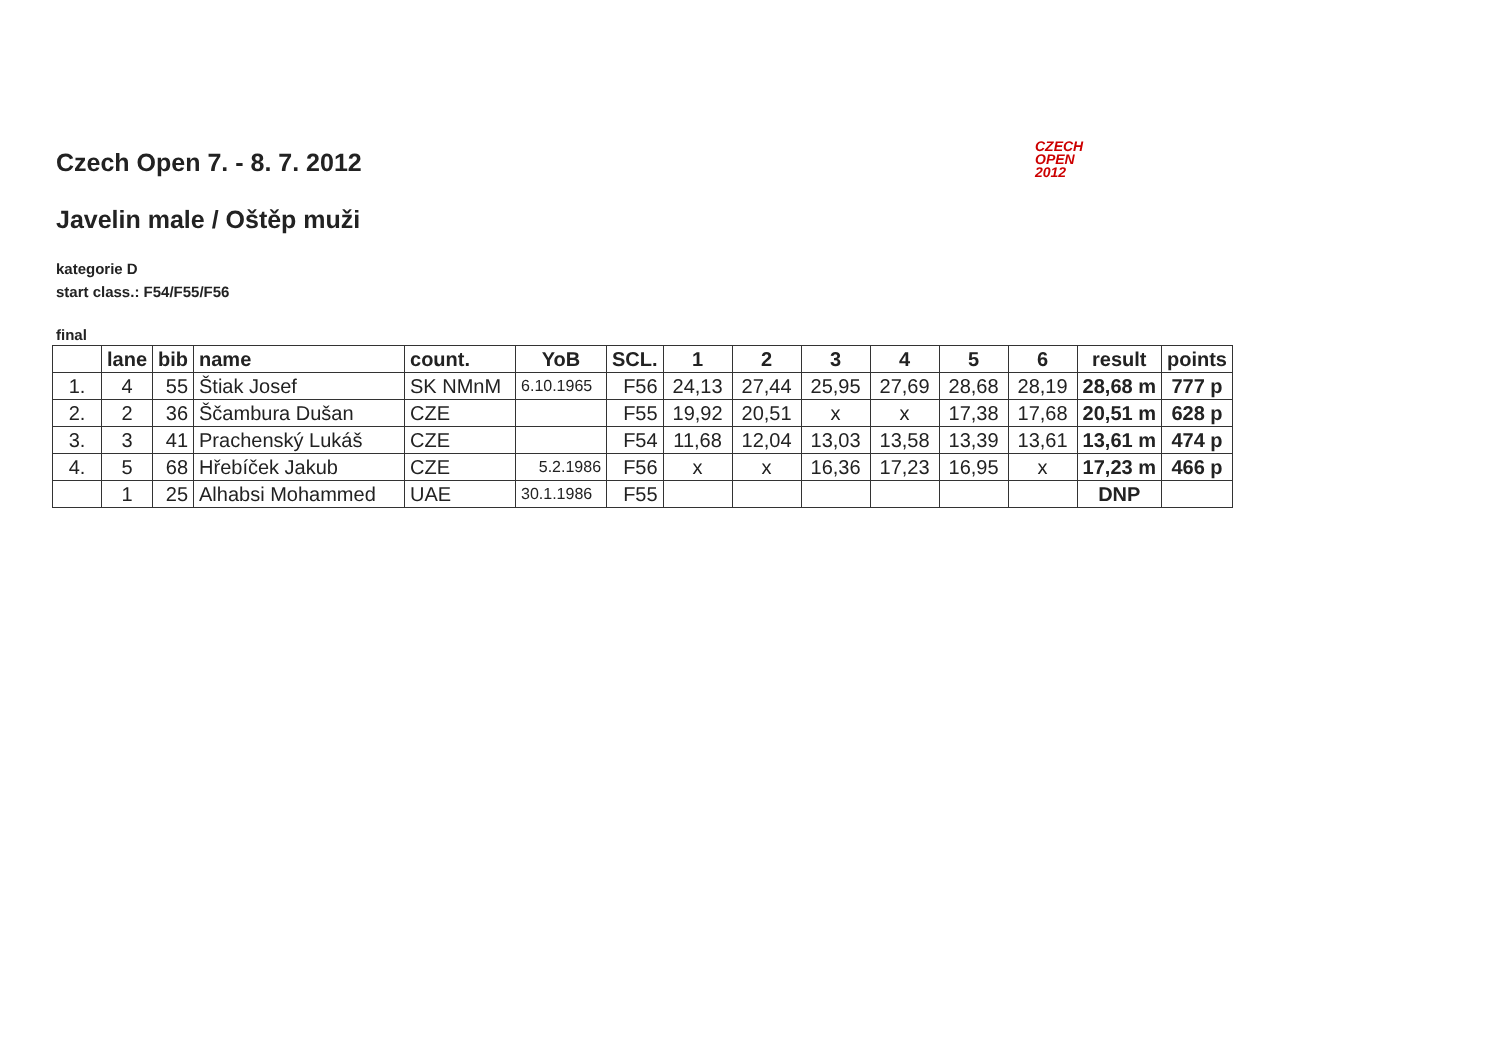CZECH
OPEN
2012
Czech Open 7. - 8. 7. 2012
Javelin male / Oštěp muži
kategorie D
start class.: F54/F55/F56
final
| | lane | bib | name | count. | YoB | SCL. | 1 | 2 | 3 | 4 | 5 | 6 | result | points |
| --- | --- | --- | --- | --- | --- | --- | --- | --- | --- | --- | --- | --- | --- | --- |
| 1. | 4 | 55 | Štiak Josef | SK NMnM | 6.10.1965 | F56 | 24,13 | 27,44 | 25,95 | 27,69 | 28,68 | 28,19 | 28,68 m | 777 p |
| 2. | 2 | 36 | Ščambura Dušan | CZE | | F55 | 19,92 | 20,51 | x | x | 17,38 | 17,68 | 20,51 m | 628 p |
| 3. | 3 | 41 | Prachenský Lukáš | CZE | | F54 | 11,68 | 12,04 | 13,03 | 13,58 | 13,39 | 13,61 | 13,61 m | 474 p |
| 4. | 5 | 68 | Hřebíček Jakub | CZE | 5.2.1986 | F56 | x | x | 16,36 | 17,23 | 16,95 | x | 17,23 m | 466 p |
| | 1 | 25 | Alhabsi Mohammed | UAE | 30.1.1986 | F55 | | | | | | | DNP | |